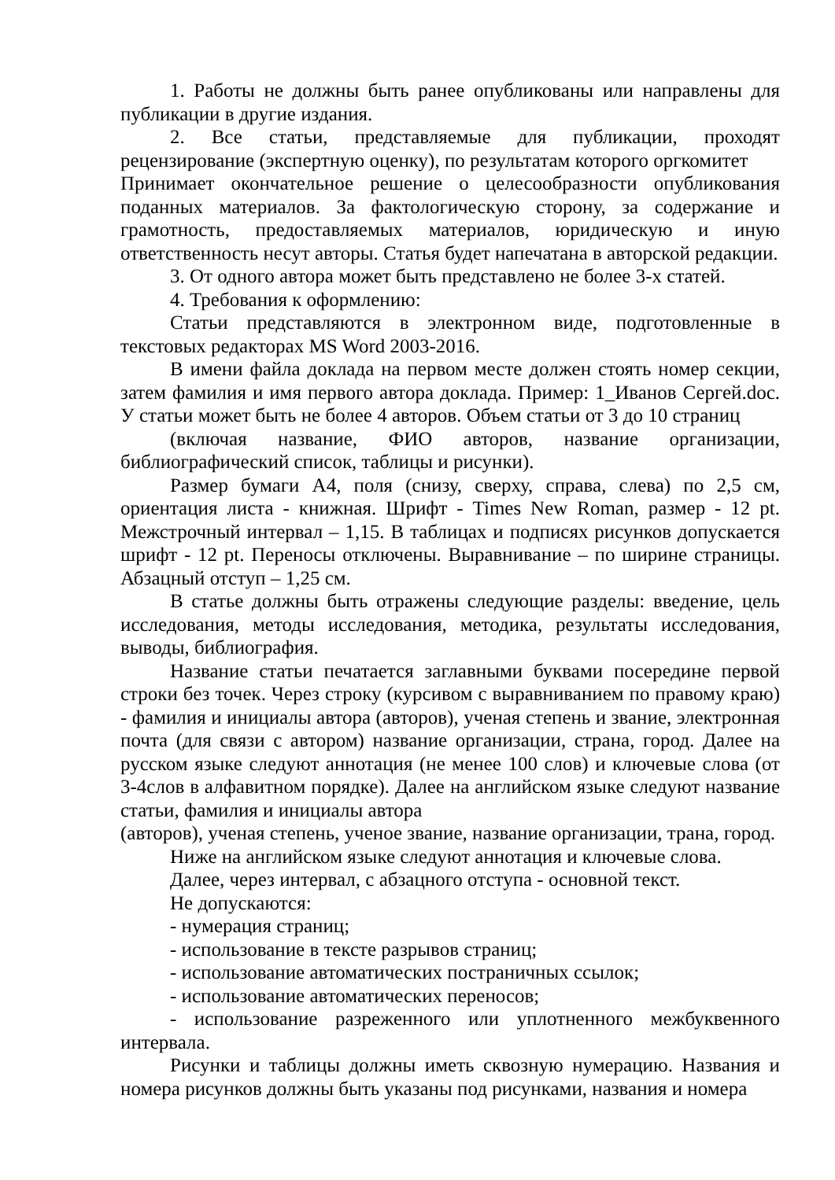1. Работы не должны быть ранее опубликованы или направлены для публикации в другие издания.
2. Все статьи, представляемые для публикации, проходят рецензирование (экспертную оценку), по результатам которого оргкомитет
Принимает окончательное решение о целесообразности опубликования поданных материалов. За фактологическую сторону, за содержание и грамотность, предоставляемых материалов, юридическую и иную ответственность несут авторы. Статья будет напечатана в авторской редакции.
3. От одного автора может быть представлено не более 3-х статей.
4. Требования к оформлению:
Статьи представляются в электронном виде, подготовленные в текстовых редакторах MS Word 2003-2016.
В имени файла доклада на первом месте должен стоять номер секции, затем фамилия и имя первого автора доклада. Пример: 1_Иванов Сергей.doc. У статьи может быть не более 4 авторов. Объем статьи от 3 до 10 страниц
(включая название, ФИО авторов, название организации, библиографический список, таблицы и рисунки).
Размер бумаги А4, поля (снизу, сверху, справа, слева) по 2,5 см, ориентация листа - книжная. Шрифт - Times New Roman, размер - 12 pt. Межстрочный интервал – 1,15. В таблицах и подписях рисунков допускается шрифт - 12 pt. Переносы отключены. Выравнивание – по ширине страницы. Абзацный отступ – 1,25 см.
В статье должны быть отражены следующие разделы: введение, цель исследования, методы исследования, методика, результаты исследования, выводы, библиография.
Название статьи печатается заглавными буквами посередине первой строки без точек. Через строку (курсивом с выравниванием по правому краю) - фамилия и инициалы автора (авторов), ученая степень и звание, электронная почта (для связи с автором) название организации, страна, город. Далее на русском языке следуют аннотация (не менее 100 слов) и ключевые слова (от 3-4слов в алфавитном порядке). Далее на английском языке следуют название статьи, фамилия и инициалы автора
(авторов), ученая степень, ученое звание, название организации, трана, город.
Ниже на английском языке следуют аннотация и ключевые слова.
Далее, через интервал, с абзацного отступа - основной текст.
Не допускаются:
- нумерация страниц;
- использование в тексте разрывов страниц;
- использование автоматических постраничных ссылок;
- использование автоматических переносов;
- использование разреженного или уплотненного межбуквенного интервала.
Рисунки и таблицы должны иметь сквозную нумерацию. Названия и номера рисунков должны быть указаны под рисунками, названия и номера